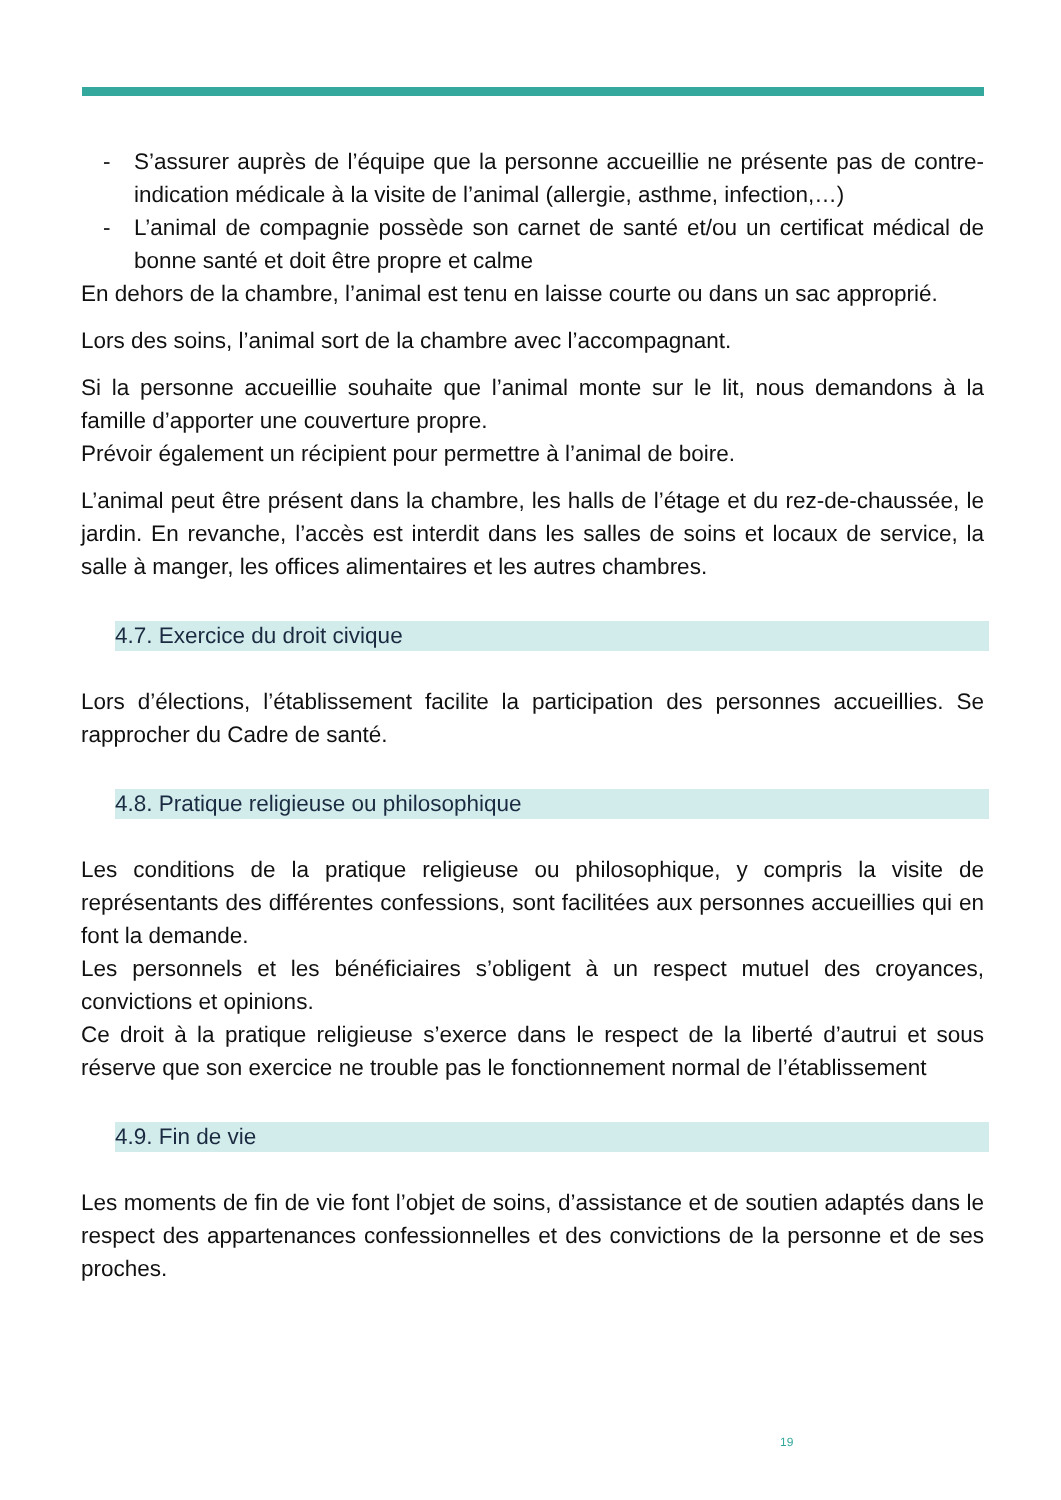- S’assurer auprès de l’équipe que la personne accueillie ne présente pas de contre-indication médicale à la visite de l’animal (allergie, asthme, infection,…)
- L’animal de compagnie possède son carnet de santé et/ou un certificat médical de bonne santé et doit être propre et calme
En dehors de la chambre, l’animal est tenu en laisse courte ou dans un sac approprié.
Lors des soins, l’animal sort de la chambre avec l’accompagnant.
Si la personne accueillie souhaite que l’animal monte sur le lit, nous demandons à la famille d’apporter une couverture propre.
Prévoir également un récipient pour permettre à l’animal de boire.
L’animal peut être présent dans la chambre, les halls de l’étage et du rez-de-chaussée, le jardin. En revanche, l’accès est interdit dans les salles de soins et locaux de service, la salle à manger, les offices alimentaires et les autres chambres.
4.7. Exercice du droit civique
Lors d’élections, l’établissement facilite la participation des personnes accueillies. Se rapprocher du Cadre de santé.
4.8. Pratique religieuse ou philosophique
Les conditions de la pratique religieuse ou philosophique, y compris la visite de représentants des différentes confessions, sont facilitées aux personnes accueillies qui en font la demande.
Les personnels et les bénéficiaires s’obligent à un respect mutuel des croyances, convictions et opinions.
Ce droit à la pratique religieuse s’exerce dans le respect de la liberté d’autrui et sous réserve que son exercice ne trouble pas le fonctionnement normal de l’établissement
4.9. Fin de vie
Les moments de fin de vie font l’objet de soins, d’assistance et de soutien adaptés dans le respect des appartenances confessionnelles et des convictions de la personne et de ses proches.
19